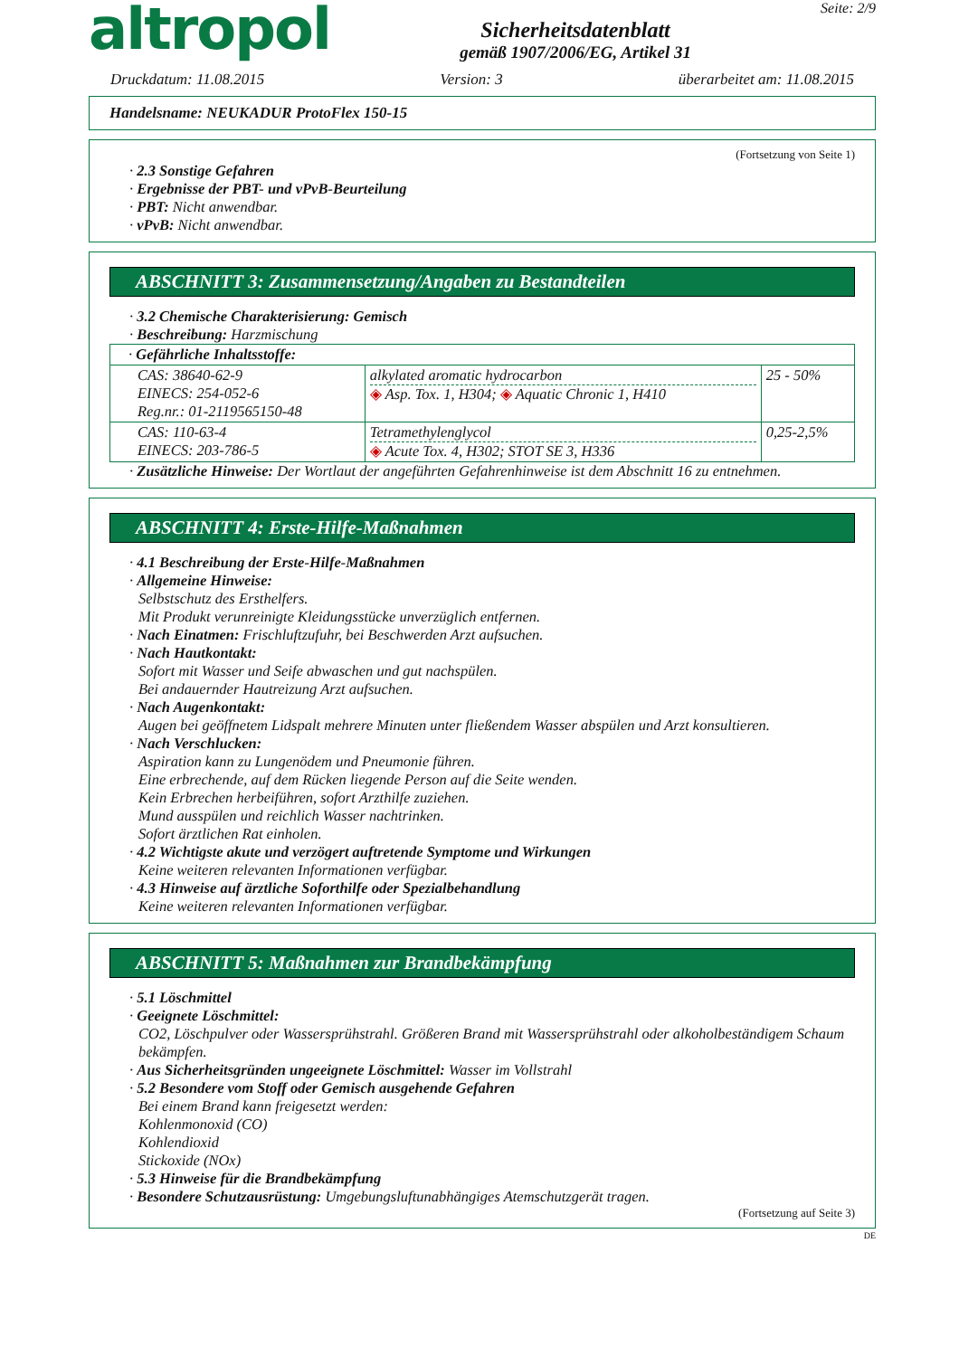altropol
Sicherheitsdatenblatt
gemäß 1907/2006/EG, Artikel 31
Seite: 2/9
Druckdatum: 11.08.2015 Version: 3 überarbeitet am: 11.08.2015
Handelsname: NEUKADUR ProtoFlex 150-15
(Fortsetzung von Seite 1)
· 2.3 Sonstige Gefahren
· Ergebnisse der PBT- und vPvB-Beurteilung
· PBT: Nicht anwendbar.
· vPvB: Nicht anwendbar.
ABSCHNITT 3: Zusammensetzung/Angaben zu Bestandteilen
· 3.2 Chemische Charakterisierung: Gemisch
· Beschreibung: Harzmischung
| · Gefährliche Inhaltsstoffe: | | |
| CAS: 38640-62-9 EINECS: 254-052-6 Reg.nr.: 01-2119565150-48 | alkylated aromatic hydrocarbon ◈ Asp. Tox. 1, H304; ◈ Aquatic Chronic 1, H410 | 25 - 50% |
| CAS: 110-63-4 EINECS: 203-786-5 | Tetramethylenglycol ◈ Acute Tox. 4, H302; STOT SE 3, H336 | 0,25-2,5% |
· Zusätzliche Hinweise: Der Wortlaut der angeführten Gefahrenhinweise ist dem Abschnitt 16 zu entnehmen.
ABSCHNITT 4: Erste-Hilfe-Maßnahmen
· 4.1 Beschreibung der Erste-Hilfe-Maßnahmen
· Allgemeine Hinweise:
Selbstschutz des Ersthelfers.
Mit Produkt verunreinigte Kleidungsstücke unverzüglich entfernen.
· Nach Einatmen: Frischluftzufuhr, bei Beschwerden Arzt aufsuchen.
· Nach Hautkontakt:
Sofort mit Wasser und Seife abwaschen und gut nachspülen.
Bei andauernder Hautreizung Arzt aufsuchen.
· Nach Augenkontakt:
Augen bei geöffnetem Lidspalt mehrere Minuten unter fließendem Wasser abspülen und Arzt konsultieren.
· Nach Verschlucken:
Aspiration kann zu Lungenödem und Pneumonie führen.
Eine erbrechende, auf dem Rücken liegende Person auf die Seite wenden.
Kein Erbrechen herbeiführen, sofort Arzthilfe zuziehen.
Mund ausspülen und reichlich Wasser nachtrinken.
Sofort ärztlichen Rat einholen.
· 4.2 Wichtigste akute und verzögert auftretende Symptome und Wirkungen
Keine weiteren relevanten Informationen verfügbar.
· 4.3 Hinweise auf ärztliche Soforthilfe oder Spezialbehandlung
Keine weiteren relevanten Informationen verfügbar.
ABSCHNITT 5: Maßnahmen zur Brandbekämpfung
· 5.1 Löschmittel
· Geeignete Löschmittel:
CO2, Löschpulver oder Wassersprühstrahl. Größeren Brand mit Wassersprühstrahl oder alkoholbeständigem Schaum bekämpfen.
· Aus Sicherheitsgründen ungeeignete Löschmittel: Wasser im Vollstrahl
· 5.2 Besondere vom Stoff oder Gemisch ausgehende Gefahren
Bei einem Brand kann freigesetzt werden:
Kohlenmonoxid (CO)
Kohlendioxid
Stickoxide (NOx)
· 5.3 Hinweise für die Brandbekämpfung
· Besondere Schutzausrüstung: Umgebungsluftunabhängiges Atemschutzgerät tragen.
(Fortsetzung auf Seite 3)
DE